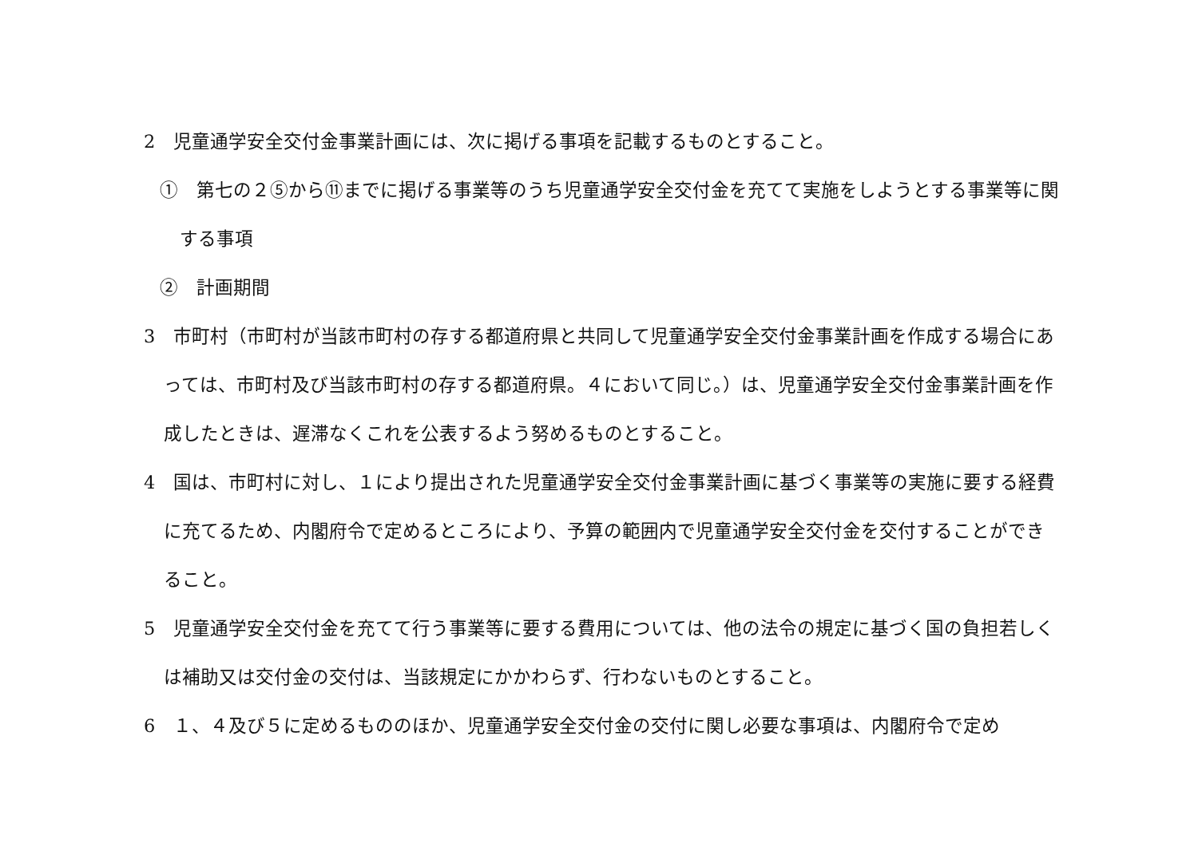2　児童通学安全交付金事業計画には、次に掲げる事項を記載するものとすること。
①　第七の２⑤から⑪までに掲げる事業等のうち児童通学安全交付金を充てて実施をしようとする事業等に関する事項
②　計画期間
3　市町村（市町村が当該市町村の存する都道府県と共同して児童通学安全交付金事業計画を作成する場合にあっては、市町村及び当該市町村の存する都道府県。４において同じ。）は、児童通学安全交付金事業計画を作成したときは、遅滞なくこれを公表するよう努めるものとすること。
4　国は、市町村に対し、１により提出された児童通学安全交付金事業計画に基づく事業等の実施に要する経費に充てるため、内閣府令で定めるところにより、予算の範囲内で児童通学安全交付金を交付することができること。
5　児童通学安全交付金を充てて行う事業等に要する費用については、他の法令の規定に基づく国の負担若しくは補助又は交付金の交付は、当該規定にかかわらず、行わないものとすること。
6　１、４及び５に定めるもののほか、児童通学安全交付金の交付に関し必要な事項は、内閣府令で定め